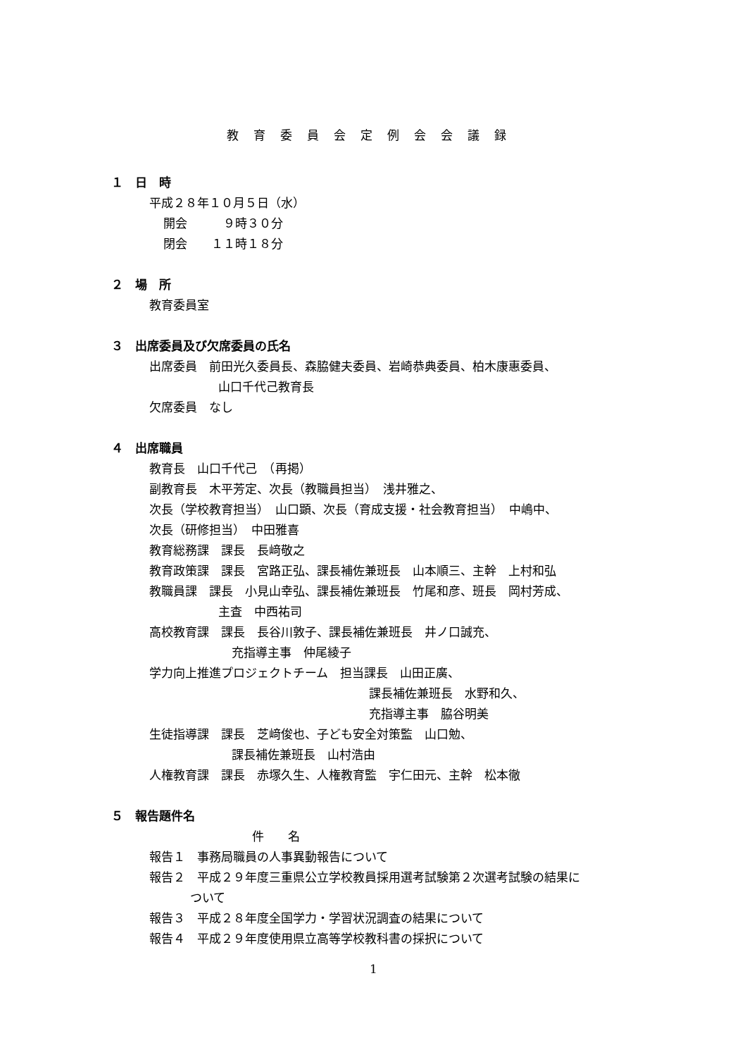教育委員会定例会会議録
１　日　時
平成２８年１０月５日（水）
開会　　　９時３０分
閉会　　１１時１８分
２　場　所
教育委員室
３　出席委員及び欠席委員の氏名
出席委員　前田光久委員長、森脇健夫委員、岩崎恭典委員、柏木康惠委員、
山口千代己教育長
欠席委員　なし
４　出席職員
教育長　山口千代己　（再掲）
副教育長　木平芳定、次長（教職員担当）　浅井雅之、
次長（学校教育担当）　山口顕、次長（育成支援・社会教育担当）　中嶋中、
次長（研修担当）　中田雅喜
教育総務課　課長　長﨑敬之
教育政策課　課長　宮路正弘、課長補佐兼班長　山本順三、主幹　上村和弘
教職員課　課長　小見山幸弘、課長補佐兼班長　竹尾和彦、班長　岡村芳成、
主査　中西祐司
高校教育課　課長　長谷川敦子、課長補佐兼班長　井ノ口誠充、
充指導主事　仲尾綾子
学力向上推進プロジェクトチーム　担当課長　山田正廣、
課長補佐兼班長　水野和久、
充指導主事　脇谷明美
生徒指導課　課長　芝﨑俊也、子ども安全対策監　山口勉、
課長補佐兼班長　山村浩由
人権教育課　課長　赤塚久生、人権教育監　宇仁田元、主幹　松本徹
５　報告題件名
件　　名
報告１　事務局職員の人事異動報告について
報告２　平成２９年度三重県公立学校教員採用選考試験第２次選考試験の結果に
ついて
報告３　平成２８年度全国学力・学習状況調査の結果について
報告４　平成２９年度使用県立高等学校教科書の採択について
1